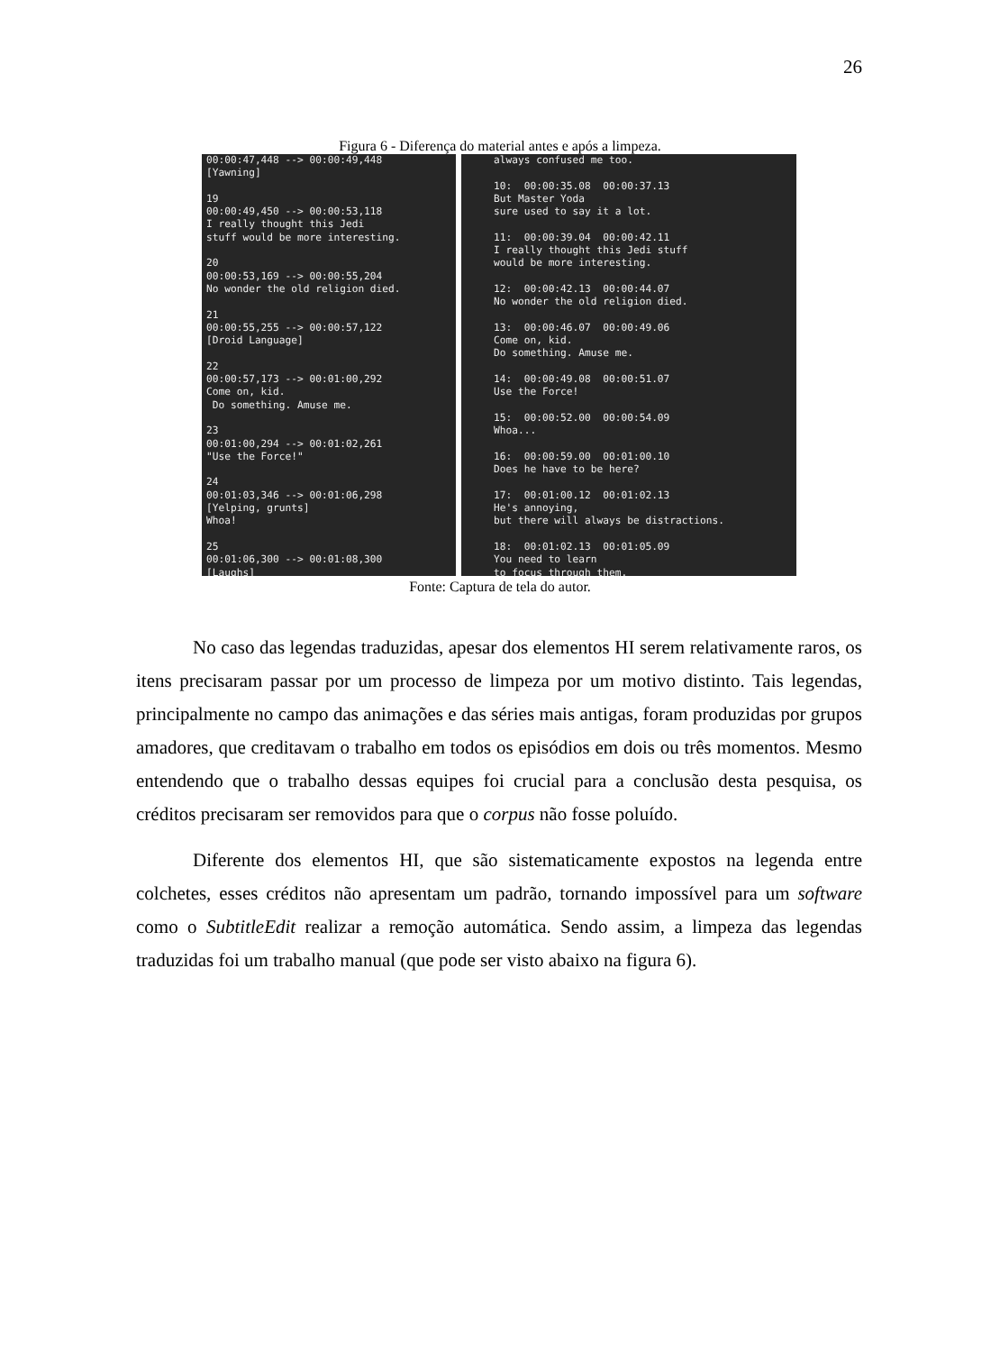26
Figura 6 - Diferença do material antes e após a limpeza.
00:00:47,448 --> 00:00:49,448
[Yawning]

19
00:00:49,450 --> 00:00:53,118
I really thought this Jedi
stuff would be more interesting.

20
00:00:53,169 --> 00:00:55,204
No wonder the old religion died.

21
00:00:55,255 --> 00:00:57,122
[Droid Language]

22
00:00:57,173 --> 00:01:00,292
Come on, kid.
 Do something. Amuse me.

23
00:01:00,294 --> 00:01:02,261
"Use the Force!"

24
00:01:03,346 --> 00:01:06,298
[Yelping, grunts]
Whoa!

25
00:01:06,300 --> 00:01:08,300
[Laughs]
always confused me too.

10:  00:00:35.08  00:00:37.13
But Master Yoda
sure used to say it a lot.

11:  00:00:39.04  00:00:42.11
I really thought this Jedi stuff
would be more interesting.

12:  00:00:42.13  00:00:44.07
No wonder the old religion died.

13:  00:00:46.07  00:00:49.06
Come on, kid.
Do something. Amuse me.

14:  00:00:49.08  00:00:51.07
Use the Force!

15:  00:00:52.00  00:00:54.09
Whoa...

16:  00:00:59.00  00:01:00.10
Does he have to be here?

17:  00:01:00.12  00:01:02.13
He's annoying,
but there will always be distractions.

18:  00:01:02.13  00:01:05.09
You need to learn
to focus through them.
Fonte: Captura de tela do autor.
No caso das legendas traduzidas, apesar dos elementos HI serem relativamente raros, os itens precisaram passar por um processo de limpeza por um motivo distinto. Tais legendas, principalmente no campo das animações e das séries mais antigas, foram produzidas por grupos amadores, que creditavam o trabalho em todos os episódios em dois ou três momentos. Mesmo entendendo que o trabalho dessas equipes foi crucial para a conclusão desta pesquisa, os créditos precisaram ser removidos para que o corpus não fosse poluído.
Diferente dos elementos HI, que são sistematicamente expostos na legenda entre colchetes, esses créditos não apresentam um padrão, tornando impossível para um software como o SubtitleEdit realizar a remoção automática. Sendo assim, a limpeza das legendas traduzidas foi um trabalho manual (que pode ser visto abaixo na figura 6).